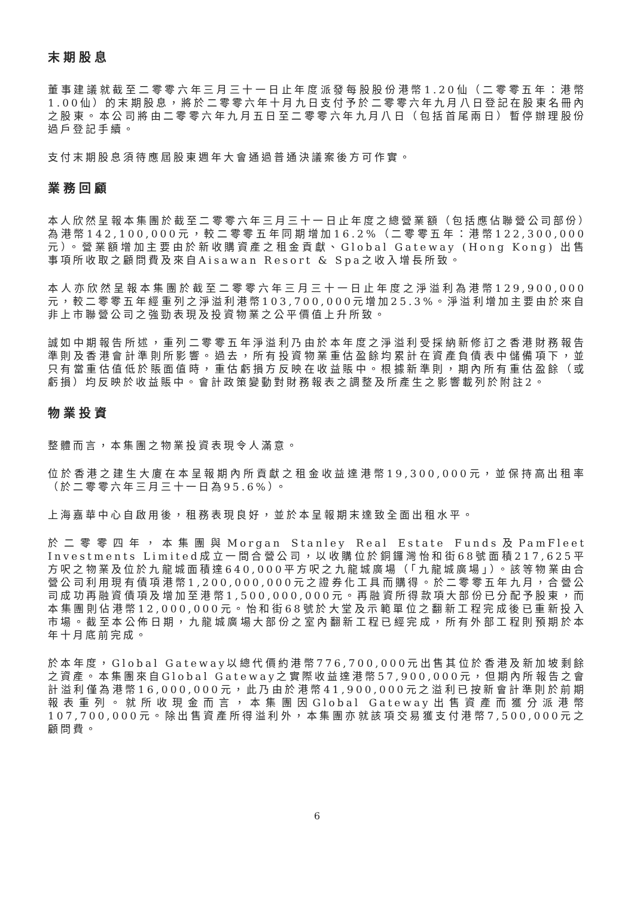末期股息
董事建議就截至二零零六年三月三十一日止年度派發每股股份港幣1.20仙（二零零五年：港幣1.00仙）的末期股息，將於二零零六年十月九日支付予於二零零六年九月八日登記在股東名冊內之股東。本公司將由二零零六年九月五日至二零零六年九月八日（包括首尾兩日）暫停辦理股份過戶登記手續。
支付末期股息須待應屆股東週年大會通過普通決議案後方可作實。
業務回顧
本人欣然呈報本集團於截至二零零六年三月三十一日止年度之總營業額（包括應佔聯營公司部份）為港幣142,100,000元，較二零零五年同期增加16.2%（二零零五年：港幣122,300,000元）。營業額增加主要由於新收購資產之租金貢獻、Global Gateway (Hong Kong) 出售事項所收取之顧問費及來自Aisawan Resort & Spa之收入增長所致。
本人亦欣然呈報本集團於截至二零零六年三月三十一日止年度之淨溢利為港幣129,900,000元，較二零零五年經重列之淨溢利港幣103,700,000元增加25.3%。淨溢利增加主要由於來自非上市聯營公司之強勁表現及投資物業之公平價值上升所致。
誠如中期報告所述，重列二零零五年淨溢利乃由於本年度之淨溢利受採納新修訂之香港財務報告準則及香港會計準則所影響。過去，所有投資物業重估盈餘均累計在資產負債表中儲備項下，並只有當重估值低於賬面值時，重估虧損方反映在收益賬中。根據新準則，期內所有重估盈餘（或虧損）均反映於收益賬中。會計政策變動對財務報表之調整及所產生之影響載列於附註2。
物業投資
整體而言，本集團之物業投資表現令人滿意。
位於香港之建生大廈在本呈報期內所貢獻之租金收益達港幣19,300,000元，並保持高出租率（於二零零六年三月三十一日為95.6%）。
上海嘉華中心自啟用後，租務表現良好，並於本呈報期末達致全面出租水平。
於二零零四年，本集團與Morgan Stanley Real Estate Funds及PamFleet Investments Limited成立一間合營公司，以收購位於銅鑼灣怡和街68號面積217,625平方呎之物業及位於九龍城面積達640,000平方呎之九龍城廣場（「九龍城廣場」）。該等物業由合營公司利用現有債項港幣1,200,000,000元之證券化工具而購得。於二零零五年九月，合營公司成功再融資債項及增加至港幣1,500,000,000元。再融資所得款項大部份已分配予股東，而本集團則佔港幣12,000,000元。怡和街68號於大堂及示範單位之翻新工程完成後已重新投入市場。截至本公佈日期，九龍城廣場大部份之室內翻新工程已經完成，所有外部工程則預期於本年十月底前完成。
於本年度，Global Gateway以總代價約港幣776,700,000元出售其位於香港及新加坡剩餘之資產。本集團來自Global Gateway之實際收益達港幣57,900,000元，但期內所報告之會計溢利僅為港幣16,000,000元，此乃由於港幣41,900,000元之溢利已按新會計準則於前期報表重列。就所收現金而言，本集團因Global Gateway出售資產而獲分派港幣107,700,000元。除出售資產所得溢利外，本集團亦就該項交易獲支付港幣7,500,000元之顧問費。
6